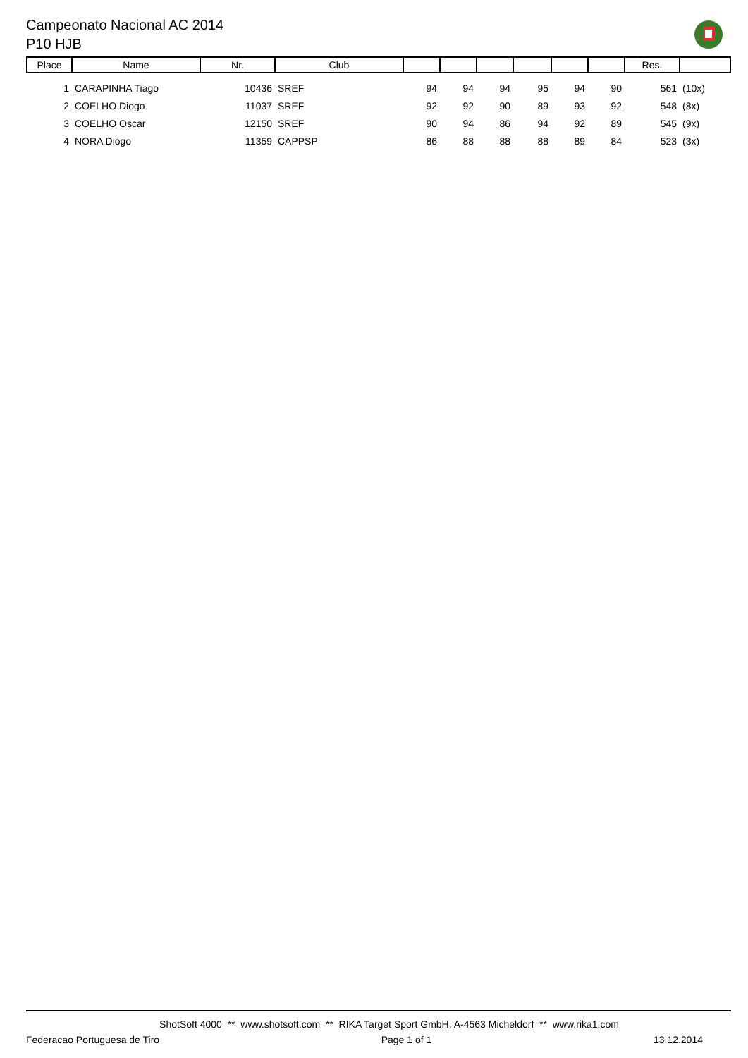Campeonato Nacional AC 2014
P10 HJB
| Place | Name | Nr. | Club | | | | | | | Res. | |
| --- | --- | --- | --- | --- | --- | --- | --- | --- | --- | --- | --- |
| 1 | CARAPINHA Tiago | 10436 | SREF | 94 | 94 | 94 | 95 | 94 | 90 | 561 | (10x) |
| 2 | COELHO Diogo | 11037 | SREF | 92 | 92 | 90 | 89 | 93 | 92 | 548 | (8x) |
| 3 | COELHO Oscar | 12150 | SREF | 90 | 94 | 86 | 94 | 92 | 89 | 545 | (9x) |
| 4 | NORA Diogo | 11359 | CAPPSP | 86 | 88 | 88 | 88 | 89 | 84 | 523 | (3x) |
ShotSoft 4000 ** www.shotsoft.com ** RIKA Target Sport GmbH, A-4563 Micheldorf ** www.rika1.com
Federacao Portuguesa de Tiro Page 1 of 1 13.12.2014